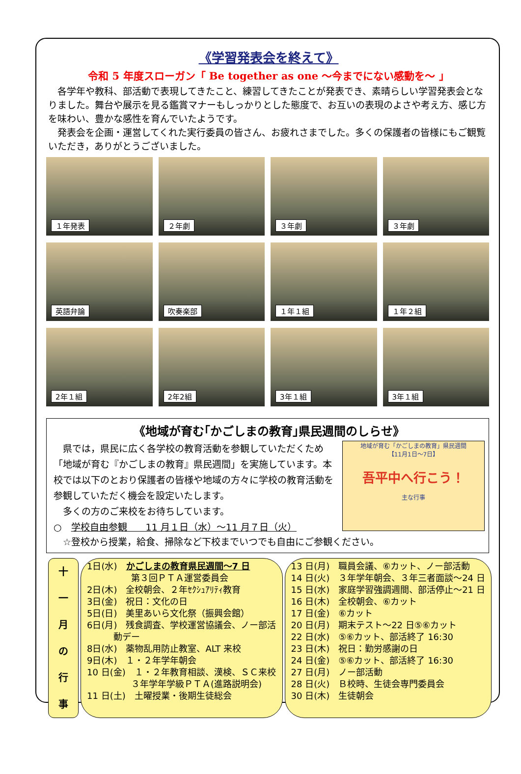《学習発表会を終えて》
令和 5 年度スローガン「 Be together as one ～今までにない感動を～ 」
　各学年や教科、部活動で表現してきたこと、練習してきたことが発表でき、素晴らしい学習発表会となりました。舞台や展示を見る鑑賞マナーもしっかりとした態度で、お互いの表現のよさや考え方、感じ方を味わい、豊かな感性を育んでいたようです。
　発表会を企画・運営してくれた実行委員の皆さん、お疲れさまでした。多くの保護者の皆様にもご観覧いただき，ありがとうございました。
１年発表
２年劇
３年劇
３年劇
英語弁論
吹奏楽部
１年１組
１年２組
2年１組
2年2組
3年１組
3年１組
《地域が育む｢かごしまの教育｣県民週間のしらせ》
　県では，県民に広く各学校の教育活動を参観していただくため「地域が育む『かごしまの教育』県民週間」を実施しています。本校では以下のとおり保護者の皆様や地域の方々に学校の教育活動を参観していただく機会を設定いたします。
　多くの方のご来校をお待ちしています。
○　学校自由参観　　11 月１日（水）～11 月７日（火）
地域が育む「かごしまの教育」県民週間
【11月1日～7日】
吾平中へ行こう！
主な行事
　☆登校から授業，給食、掃除など下校までいつでも自由にご参観ください。
十
一
月
の
行
事
1日(水)　かごしまの教育県民週間～7 日
　　　　　第３回ＰＴＡ運営委員会
2日(木)　全校朝会、２年ｾｸｼｭｱﾘﾃｨ教育
3日(金)　祝日：文化の日
5日(日)　美里あいら文化祭（振興会館）
6日(月)　残食調査、学校運営協議会、ノー部活
　　　動デー
8日(水)　薬物乱用防止教室、ALT 来校
9日(木)　１・２年学年朝会
10 日(金)　１・２年教育相談、漢検、ＳＣ来校
　　　　　３年学年学級ＰＴＡ(進路説明会)
11 日(土)　土曜授業・後期生徒総会
13 日(月)　職員会議、⑥カット、ノー部活動
14 日(火)　３年学年朝会、３年三者面談～24 日
15 日(水)　家庭学習強調週間、部活停止～21 日
16 日(木)　全校朝会、⑥カット
17 日(金)　⑥カット
20 日(月)　期末テスト～22 日⑤⑥カット
22 日(水)　⑤⑥カット、部活終了 16:30
23 日(木)　祝日：勤労感謝の日
24 日(金)　⑤⑥カット、部活終了 16:30
27 日(月)　ノー部活動
28 日(火)　Ｂ校時、生徒会専門委員会
30 日(木)　生徒朝会